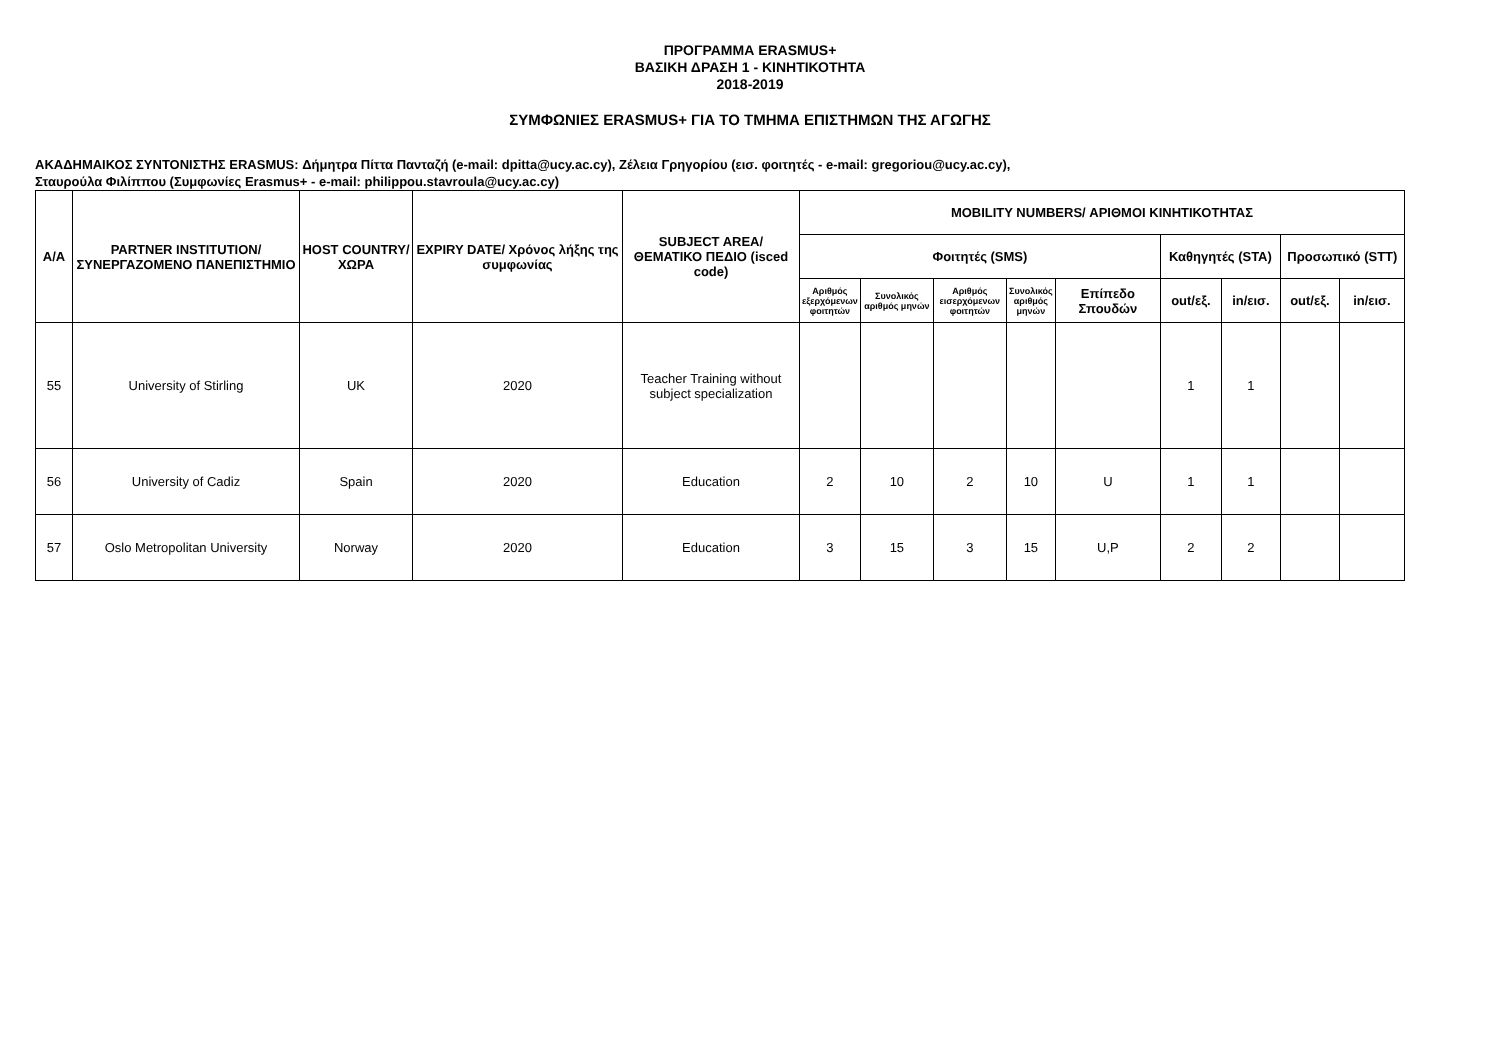ΠΡΟΓΡΑΜΜΑ ERASMUS+
ΒΑΣΙΚΗ ΔΡΑΣΗ 1 - ΚΙΝΗΤΙΚΟΤΗΤΑ
2018-2019
ΣΥΜΦΩΝΙΕΣ ERASMUS+ ΓΙΑ ΤΟ ΤΜΗΜΑ ΕΠΙΣΤΗΜΩΝ ΤΗΣ ΑΓΩΓΗΣ
ΑΚΑΔΗΜΑΙΚΟΣ ΣΥΝΤΟΝΙΣΤΗΣ ERASMUS: Δήμητρα Πίττα Πανταζή (e-mail: dpitta@ucy.ac.cy), Ζέλεια Γρηγορίου (εισ. φοιτητές - e-mail: gregoriou@ucy.ac.cy),
Σταυρούλα Φιλίππου (Συμφωνίες Erasmus+ - e-mail: philippou.stavroula@ucy.ac.cy)
| Α/Α | PARTNER INSTITUTION/ ΣΥΝΕΡΓΑΖΟΜΕΝΟ ΠΑΝΕΠΙΣΤΗΜΙΟ | HOST COUNTRY/ ΧΩΡΑ | EXPIRY DATE/ Χρόνος λήξης της συμφωνίας | SUBJECT AREA/ ΘΕΜΑΤΙΚΟ ΠΕΔΙΟ (isced code) | MOBILITY NUMBERS/ ΑΡΙΘΜΟΙ ΚΙΝΗΤΙΚΟΤΗΤΑΣ | | | | | | | | |
| --- | --- | --- | --- | --- | --- | --- | --- | --- | --- | --- | --- | --- | --- |
| | | | | | Φοιτητές (SMS) | | | | | Καθηγητές (STA) | | Προσωπικό (STT) | |
| | | | | | Αριθμός εξερχόμενων φοιτητών | Συνολικός αριθμός μηνών | Αριθμός εισερχόμενων φοιτητών | Συνολικός αριθμός μηνών | Επίπεδο Σπουδών | out/εξ. | in/εισ. | out/εξ. | in/εισ. |
| 55 | University of Stirling | UK | 2020 | Teacher Training without subject specialization | | | | | | 1 | 1 | | |
| 56 | University of Cadiz | Spain | 2020 | Education | 2 | 10 | 2 | 10 | U | 1 | 1 | | |
| 57 | Oslo Metropolitan University | Norway | 2020 | Education | 3 | 15 | 3 | 15 | U,P | 2 | 2 | | |